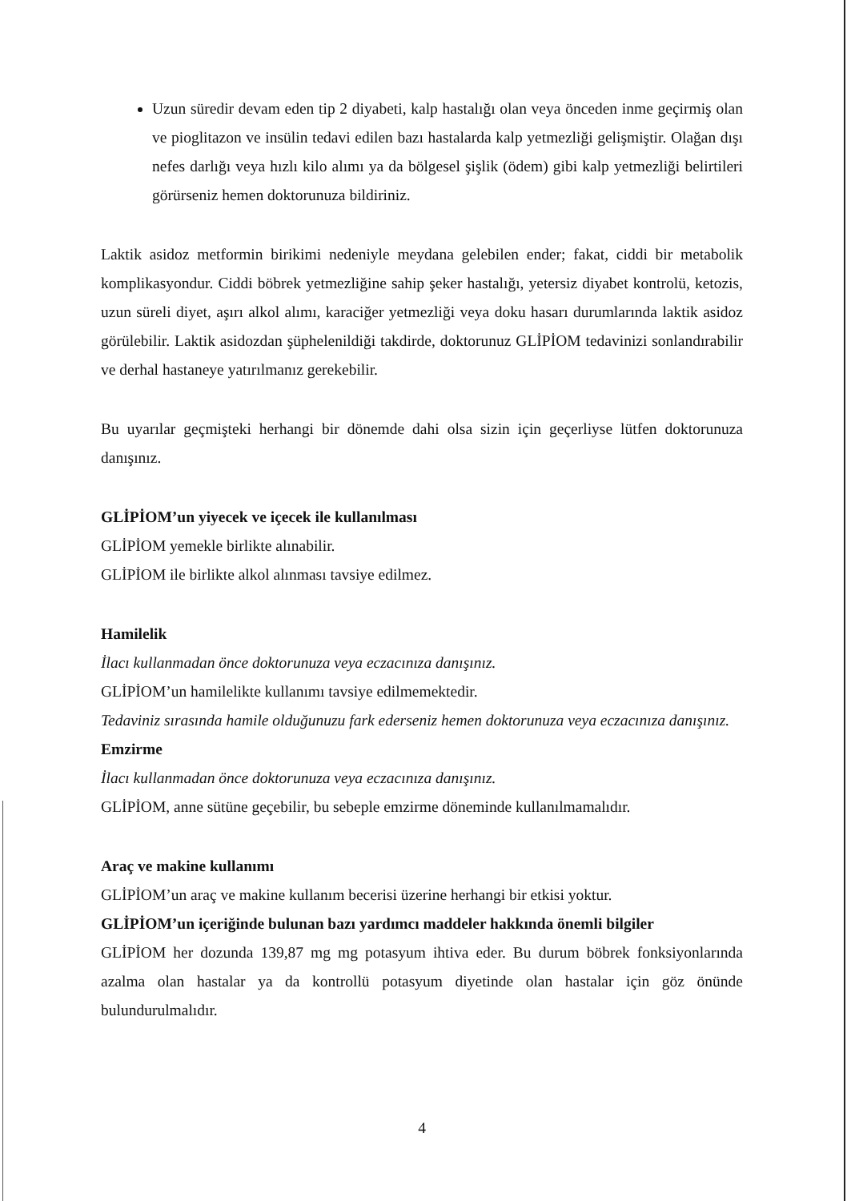Uzun süredir devam eden tip 2 diyabeti, kalp hastalığı olan veya önceden inme geçirmiş olan ve pioglitazon ve insülin tedavi edilen bazı hastalarda kalp yetmezliği gelişmiştir. Olağan dışı nefes darlığı veya hızlı kilo alımı ya da bölgesel şişlik (ödem) gibi kalp yetmezliği belirtileri görürseniz hemen doktorunuza bildiriniz.
Laktik asidoz metformin birikimi nedeniyle meydana gelebilen ender; fakat, ciddi bir metabolik komplikasyondur. Ciddi böbrek yetmezliğine sahip şeker hastalığı, yetersiz diyabet kontrolü, ketozis, uzun süreli diyet, aşırı alkol alımı, karaciğer yetmezliği veya doku hasarı durumlarında laktik asidoz görülebilir. Laktik asidozdan şüphelenildiği takdirde, doktorunuz GLİPİOM tedavinizi sonlandırabilir ve derhal hastaneye yatırılmanız gerekebilir.
Bu uyarılar geçmişteki herhangi bir dönemde dahi olsa sizin için geçerliyse lütfen doktorunuza danışınız.
GLİPİOM’un yiyecek ve içecek ile kullanılması
GLİPİOM yemekle birlikte alınabilir.
GLİPİOM ile birlikte alkol alınması tavsiye edilmez.
Hamilelik
İlacı kullanmadan önce doktorunuza veya eczacınıza danışınız.
GLİPİOM’un hamilelikte kullanımı tavsiye edilmemektedir.
Tedaviniz sırasında hamile olduğunuzu fark ederseniz hemen doktorunuza veya eczacınıza danışınız.
Emzirme
İlacı kullanmadan önce doktorunuza veya eczacınıza danışınız.
GLİPİOM, anne sütüne geçebilir, bu sebeple emzirme döneminde kullanılmamalıdır.
Araç ve makine kullanımı
GLİPİOM’un araç ve makine kullanım becerisi üzerine herhangi bir etkisi yoktur.
GLİPİOM’un içeriğinde bulunan bazı yardımcı maddeler hakkında önemli bilgiler
GLİPİOM her dozunda 139,87 mg mg potasyum ihtiva eder. Bu durum böbrek fonksiyonlarında azalma olan hastalar ya da kontrollü potasyum diyetinde olan hastalar için göz önünde bulundurulmalıdır.
4